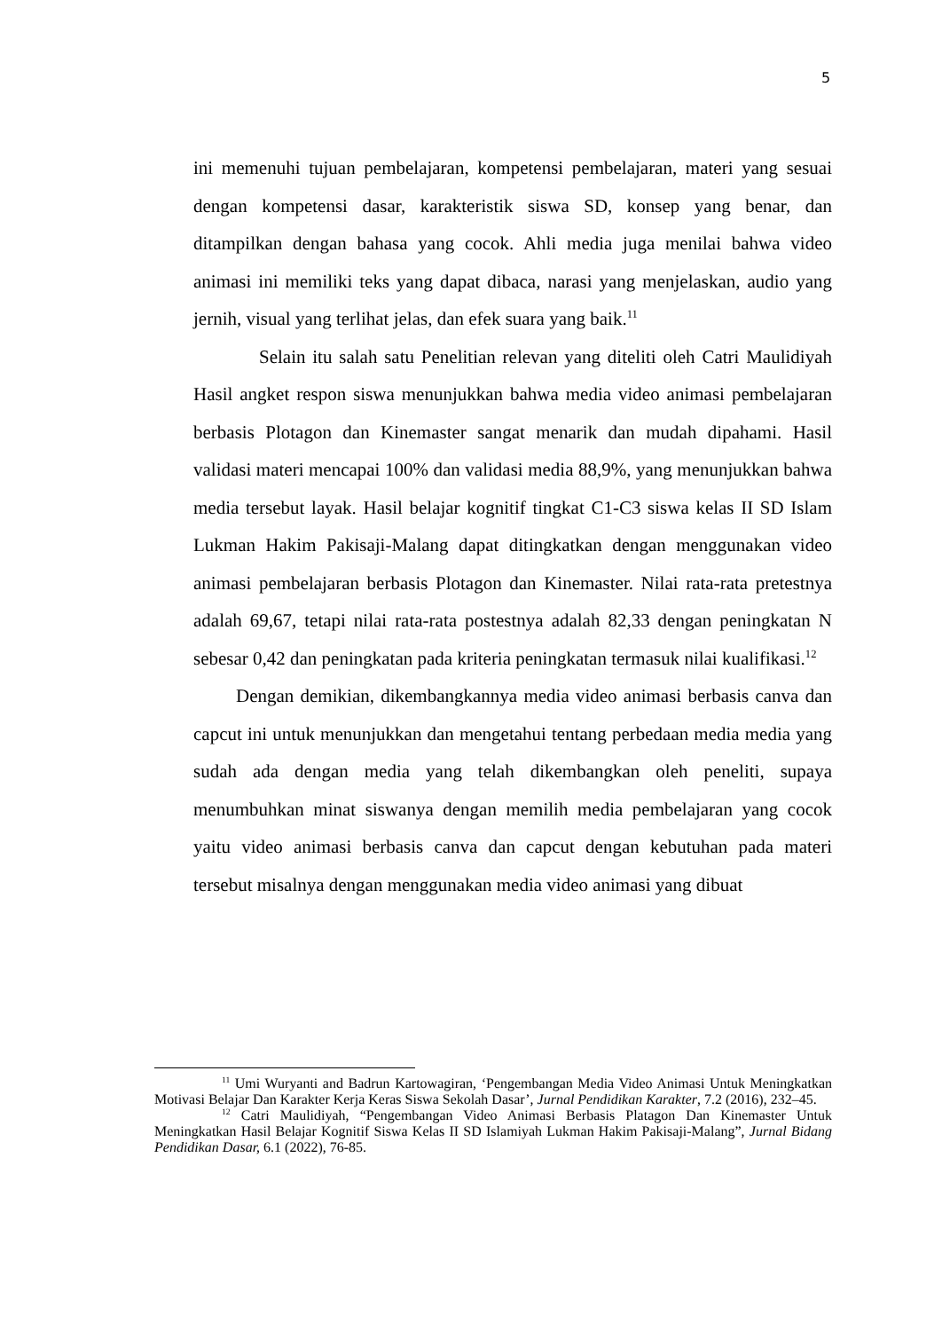5
ini memenuhi tujuan pembelajaran, kompetensi pembelajaran, materi yang sesuai dengan kompetensi dasar, karakteristik siswa SD, konsep yang benar, dan ditampilkan dengan bahasa yang cocok. Ahli media juga menilai bahwa video animasi ini memiliki teks yang dapat dibaca, narasi yang menjelaskan, audio yang jernih, visual yang terlihat jelas, dan efek suara yang baik.<sup>11</sup>
Selain itu salah satu Penelitian relevan yang diteliti oleh Catri Maulidiyah Hasil angket respon siswa menunjukkan bahwa media video animasi pembelajaran berbasis Plotagon dan Kinemaster sangat menarik dan mudah dipahami. Hasil validasi materi mencapai 100% dan validasi media 88,9%, yang menunjukkan bahwa media tersebut layak. Hasil belajar kognitif tingkat C1-C3 siswa kelas II SD Islam Lukman Hakim Pakisaji-Malang dapat ditingkatkan dengan menggunakan video animasi pembelajaran berbasis Plotagon dan Kinemaster. Nilai rata-rata pretestnya adalah 69,67, tetapi nilai rata-rata postestnya adalah 82,33 dengan peningkatan N sebesar 0,42 dan peningkatan pada kriteria peningkatan termasuk nilai kualifikasi.<sup>12</sup>
Dengan demikian, dikembangkannya media video animasi berbasis canva dan capcut ini untuk menunjukkan dan mengetahui tentang perbedaan media media yang sudah ada dengan media yang telah dikembangkan oleh peneliti, supaya menumbuhkan minat siswanya dengan memilih media pembelajaran yang cocok yaitu video animasi berbasis canva dan capcut dengan kebutuhan pada materi tersebut misalnya dengan menggunakan media video animasi yang dibuat
<sup>11</sup> Umi Wuryanti and Badrun Kartowagiran, ‘Pengembangan Media Video Animasi Untuk Meningkatkan Motivasi Belajar Dan Karakter Kerja Keras Siswa Sekolah Dasar’, Jurnal Pendidikan Karakter, 7.2 (2016), 232–45.
<sup>12</sup> Catri Maulidiyah, “Pengembangan Video Animasi Berbasis Platagon Dan Kinemaster Untuk Meningkatkan Hasil Belajar Kognitif Siswa Kelas II SD Islamiyah Lukman Hakim Pakisaji-Malang”, Jurnal Bidang Pendidikan Dasar, 6.1 (2022), 76-85.